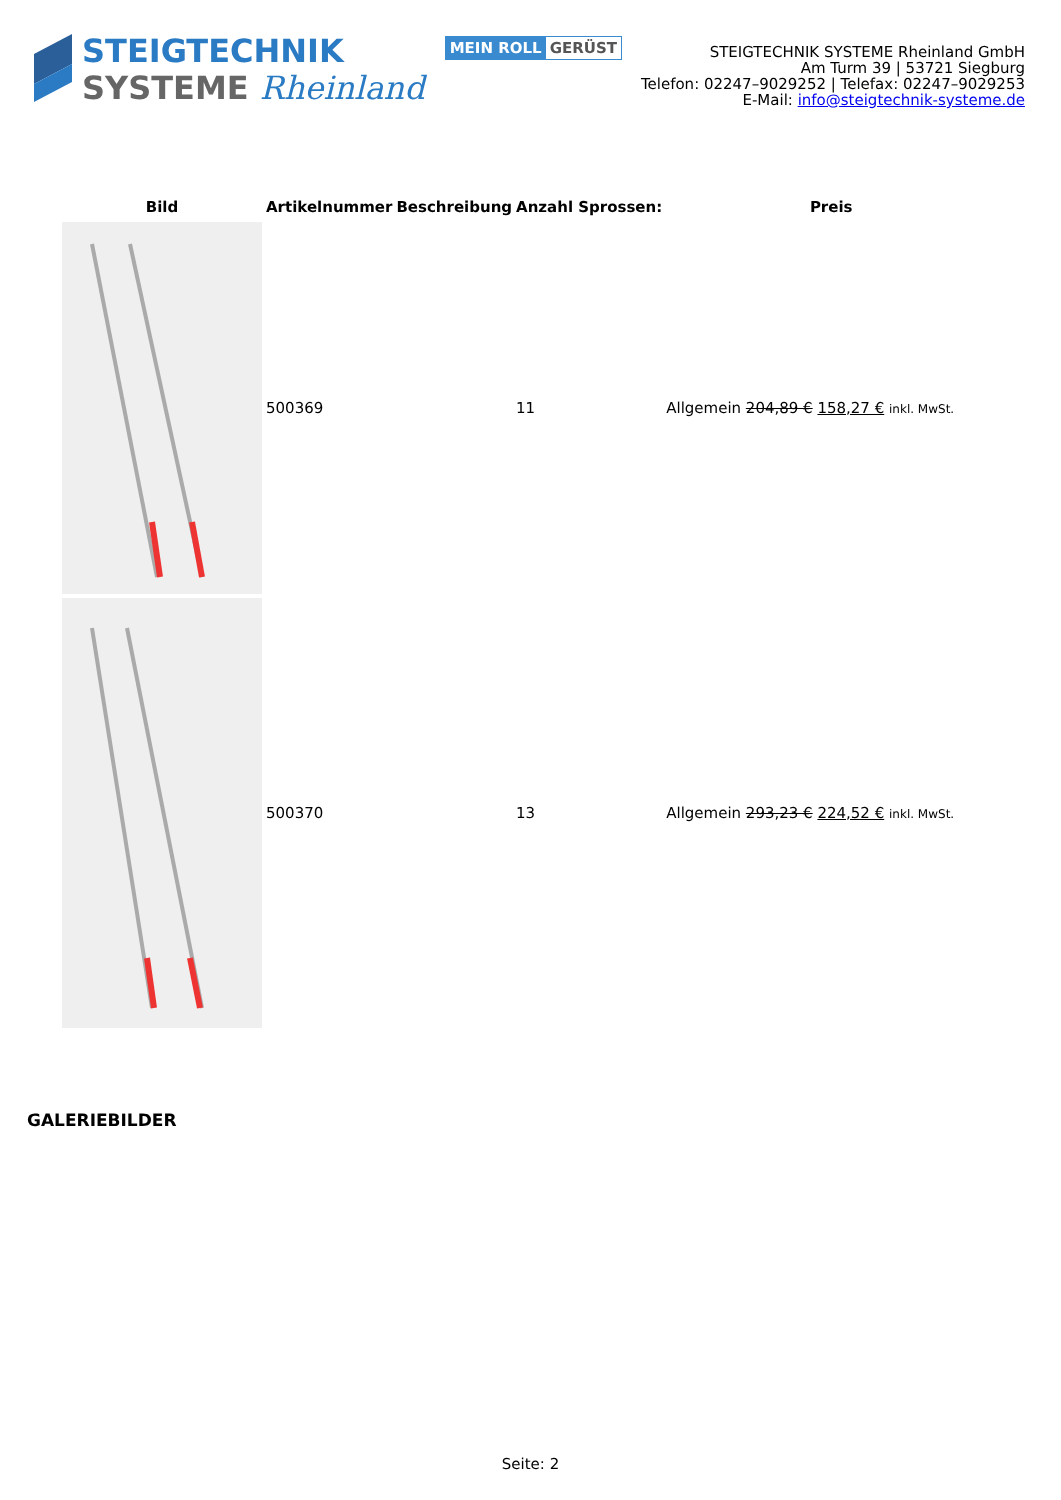STEIGTECHNIK
SYSTEME Rheinland
MEIN ROLL GERÜST
STEIGTECHNIK SYSTEME Rheinland GmbH
Am Turm 39 | 53721 Siegburg
Telefon: 02247–9029252 | Telefax: 02247–9029253
E-Mail: info@steigtechnik-systeme.de
| Bild | Artikelnummer | Beschreibung | Anzahl Sprossen: | Preis |
| --- | --- | --- | --- | --- |
| | 500369 | | 11 | Allgemein 204,89 € 158,27 € inkl. MwSt. |
| | 500370 | | 13 | Allgemein 293,23 € 224,52 € inkl. MwSt. |
GALERIEBILDER
Seite: 2